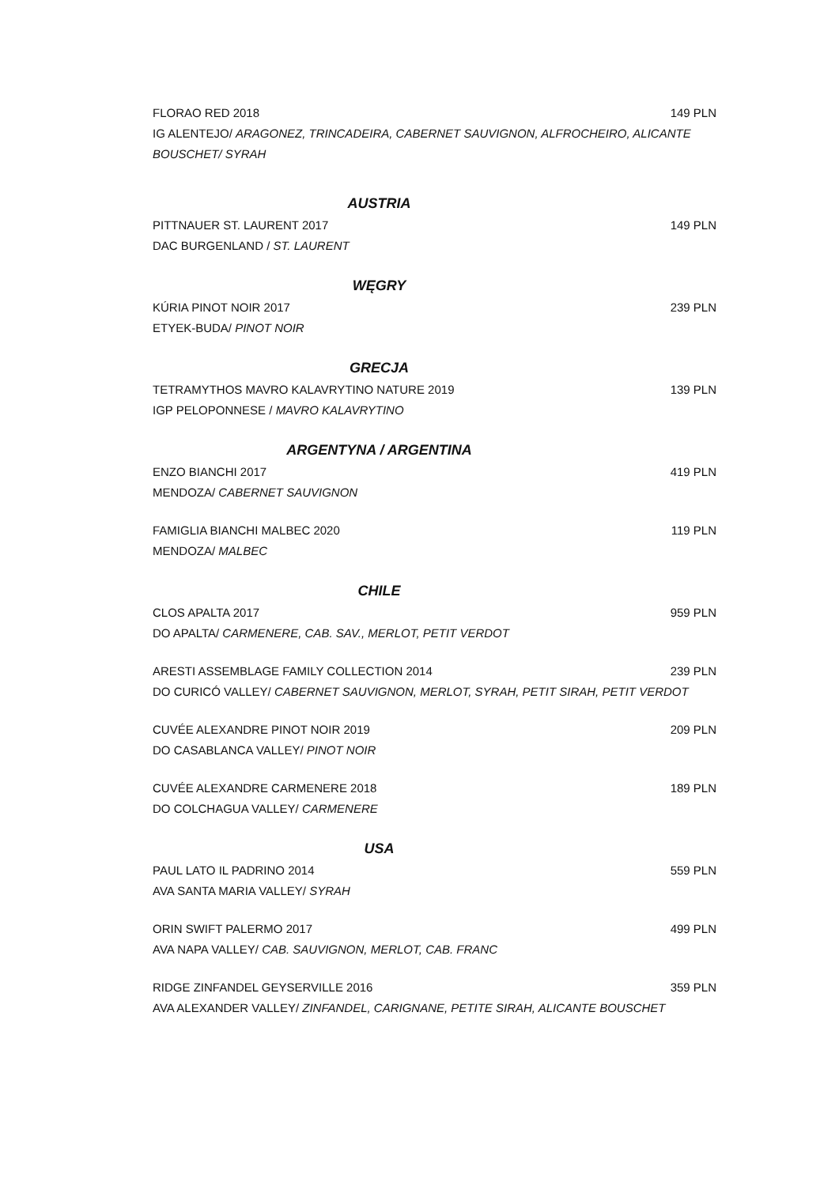FLORAO RED 2018 149 PLN
IG ALENTEJO/ ARAGONEZ, TRINCADEIRA, CABERNET SAUVIGNON, ALFROCHEIRO, ALICANTE BOUSCHET/ SYRAH
AUSTRIA
PITTNAUER ST. LAURENT 2017 149 PLN
DAC BURGENLAND / ST. LAURENT
WĘGRY
KÚRIA PINOT NOIR 2017 239 PLN
ETYEK-BUDA/ PINOT NOIR
GRECJA
TETRAMYTHOS MAVRO KALAVRYTINO NATURE 2019 139 PLN
IGP PELOPONNESE / MAVRO KALAVRYTINO
ARGENTYNA / ARGENTINA
ENZO BIANCHI 2017 419 PLN
MENDOZA/ CABERNET SAUVIGNON
FAMIGLIA BIANCHI MALBEC 2020 119 PLN
MENDOZA/ MALBEC
CHILE
CLOS APALTA 2017 959 PLN
DO APALTA/ CARMENERE, CAB. SAV., MERLOT, PETIT VERDOT
ARESTI ASSEMBLAGE FAMILY COLLECTION 2014 239 PLN
DO CURICÓ VALLEY/ CABERNET SAUVIGNON, MERLOT, SYRAH, PETIT SIRAH, PETIT VERDOT
CUVÉE ALEXANDRE PINOT NOIR 2019 209 PLN
DO CASABLANCA VALLEY/ PINOT NOIR
CUVÉE ALEXANDRE CARMENERE 2018 189 PLN
DO COLCHAGUA VALLEY/ CARMENERE
USA
PAUL LATO IL PADRINO 2014 559 PLN
AVA SANTA MARIA VALLEY/ SYRAH
ORIN SWIFT PALERMO 2017 499 PLN
AVA NAPA VALLEY/ CAB. SAUVIGNON, MERLOT, CAB. FRANC
RIDGE ZINFANDEL GEYSERVILLE 2016 359 PLN
AVA ALEXANDER VALLEY/ ZINFANDEL, CARIGNANE, PETITE SIRAH, ALICANTE BOUSCHET